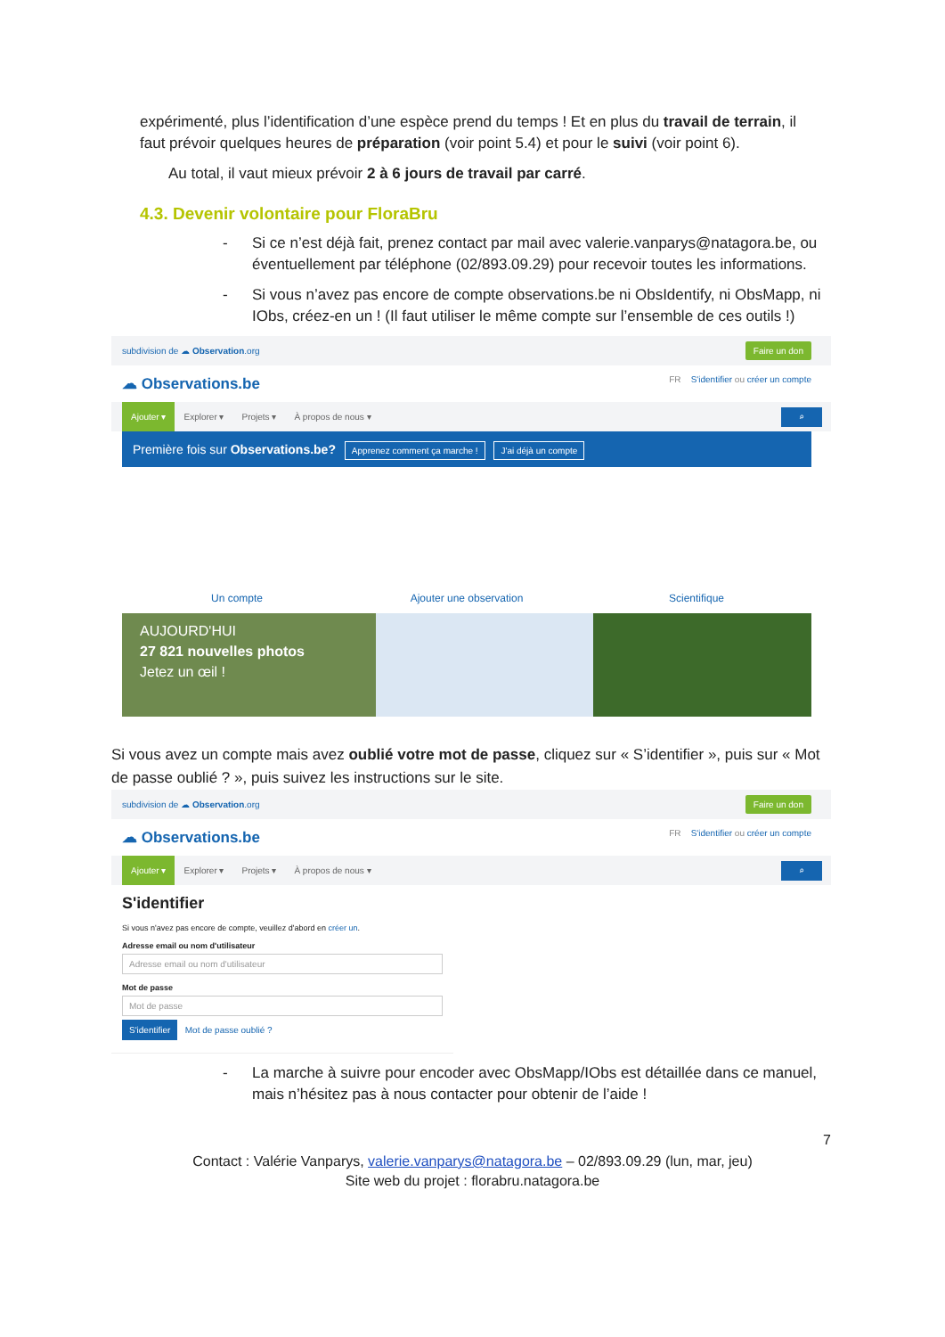expérimenté, plus l’identification d’une espèce prend du temps ! Et en plus du travail de terrain, il faut prévoir quelques heures de préparation (voir point 5.4) et pour le suivi (voir point 6).
Au total, il vaut mieux prévoir 2 à 6 jours de travail par carré.
4.3. Devenir volontaire pour FloraBru
- Si ce n’est déjà fait, prenez contact par mail avec valerie.vanparys@natagora.be, ou éventuellement par téléphone (02/893.09.29) pour recevoir toutes les informations.
- Si vous n’avez pas encore de compte observations.be ni ObsIdentify, ni ObsMapp, ni IObs, créez-en un ! (Il faut utiliser le même compte sur l’ensemble de ces outils !)
subdivision de ☁ Observation.org Faire un don
☁ Observations.be FR S'identifier ou créer un compte
Ajouter ▾ Explorer ▾ Projets ▾ À propos de nous ▾ ⌕
Première fois sur Observations.be? Apprenez comment ça marche ! J'ai déjà un compte
Un compte Ajouter une observation Scientifique
AUJOURD'HUI
27 821 nouvelles photos
Jetez un œil !
Si vous avez un compte mais avez oublié votre mot de passe, cliquez sur « S’identifier », puis sur « Mot de passe oublié ? », puis suivez les instructions sur le site.
subdivision de ☁ Observation.org Faire un don
☁ Observations.be FR S'identifier ou créer un compte
Ajouter ▾ Explorer ▾ Projets ▾ À propos de nous ▾ ⌕
S'identifier
Si vous n'avez pas encore de compte, veuillez d'abord en créer un.
Adresse email ou nom d'utilisateur
Adresse email ou nom d'utilisateur
Mot de passe
Mot de passe
S'identifier Mot de passe oublié ?
- La marche à suivre pour encoder avec ObsMapp/IObs est détaillée dans ce manuel, mais n’hésitez pas à nous contacter pour obtenir de l’aide !
7
Contact : Valérie Vanparys, valerie.vanparys@natagora.be – 02/893.09.29 (lun, mar, jeu)
Site web du projet : florabru.natagora.be